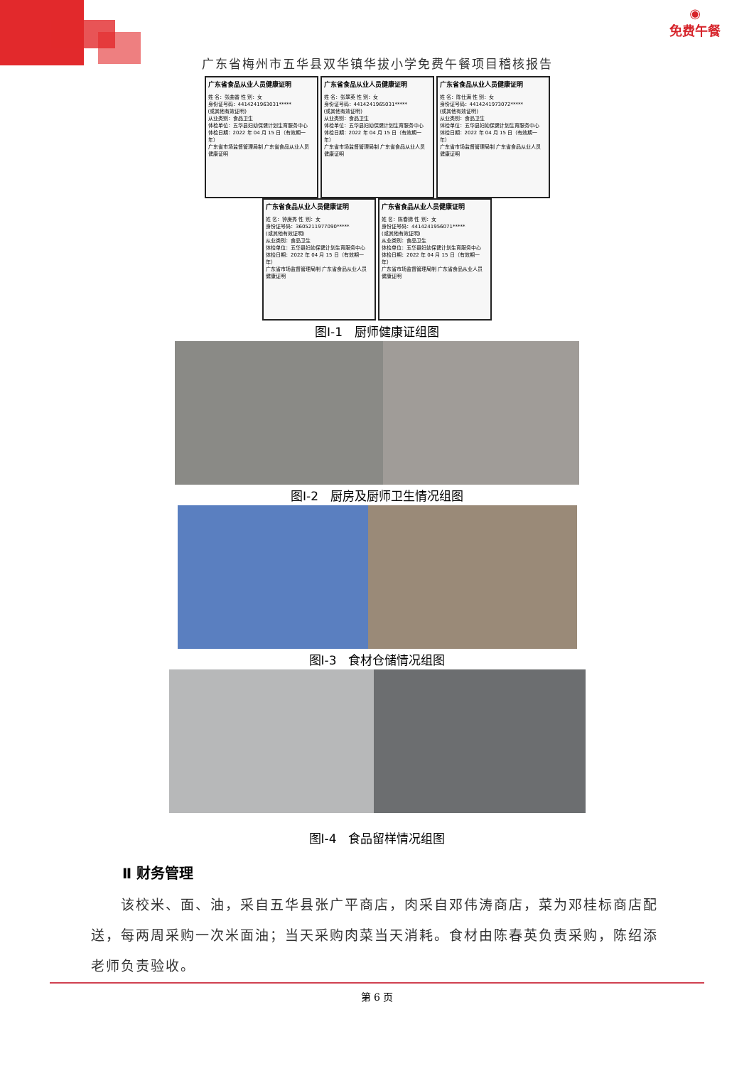◉
免费午餐
广东省梅州市五华县双华镇华拔小学免费午餐项目稽核报告
广东省食品从业人员健康证明
姓 名：张曲香 性 别：女
身份证号码：4414241963031*****
(或其他有效证明)
从业类别：食品卫生
体检单位：五华县妇幼保健计划生育服务中心
体检日期：2022 年 04 月 15 日（有效期一年）
广东省市场监督管理局制 广东省食品从业人员
健康证明
广东省食品从业人员健康证明
姓 名：张翠英 性 别：女
身份证号码：4414241965031*****
(或其他有效证明)
从业类别：食品卫生
体检单位：五华县妇幼保健计划生育服务中心
体检日期：2022 年 04 月 15 日（有效期一年）
广东省市场监督管理局制 广东省食品从业人员
健康证明
广东省食品从业人员健康证明
姓 名：陈仕满 性 别：女
身份证号码：4414241973072*****
(或其他有效证明)
从业类别：食品卫生
体检单位：五华县妇幼保健计划生育服务中心
体检日期：2022 年 04 月 15 日（有效期一年）
广东省市场监督管理局制 广东省食品从业人员
健康证明
广东省食品从业人员健康证明
姓 名：钟庚秀 性 别：女
身份证号码：3605211977090*****
(或其他有效证明)
从业类别：食品卫生
体检单位：五华县妇幼保健计划生育服务中心
体检日期：2022 年 04 月 15 日（有效期一年）
广东省市场监督管理局制 广东省食品从业人员
健康证明
广东省食品从业人员健康证明
姓 名：陈春娣 性 别：女
身份证号码：4414241956071*****
(或其他有效证明)
从业类别：食品卫生
体检单位：五华县妇幼保健计划生育服务中心
体检日期：2022 年 04 月 15 日（有效期一年）
广东省市场监督管理局制 广东省食品从业人员
健康证明
图Ⅰ-1　厨师健康证组图
图Ⅰ-2　厨房及厨师卫生情况组图
图Ⅰ-3　食材仓储情况组图
图Ⅰ-4　食品留样情况组图
Ⅱ 财务管理
该校米、面、油，采自五华县张广平商店，肉采自邓伟涛商店，菜为邓桂标商店配送，每两周采购一次米面油；当天采购肉菜当天消耗。食材由陈春英负责采购，陈绍添老师负责验收。
第 6 页